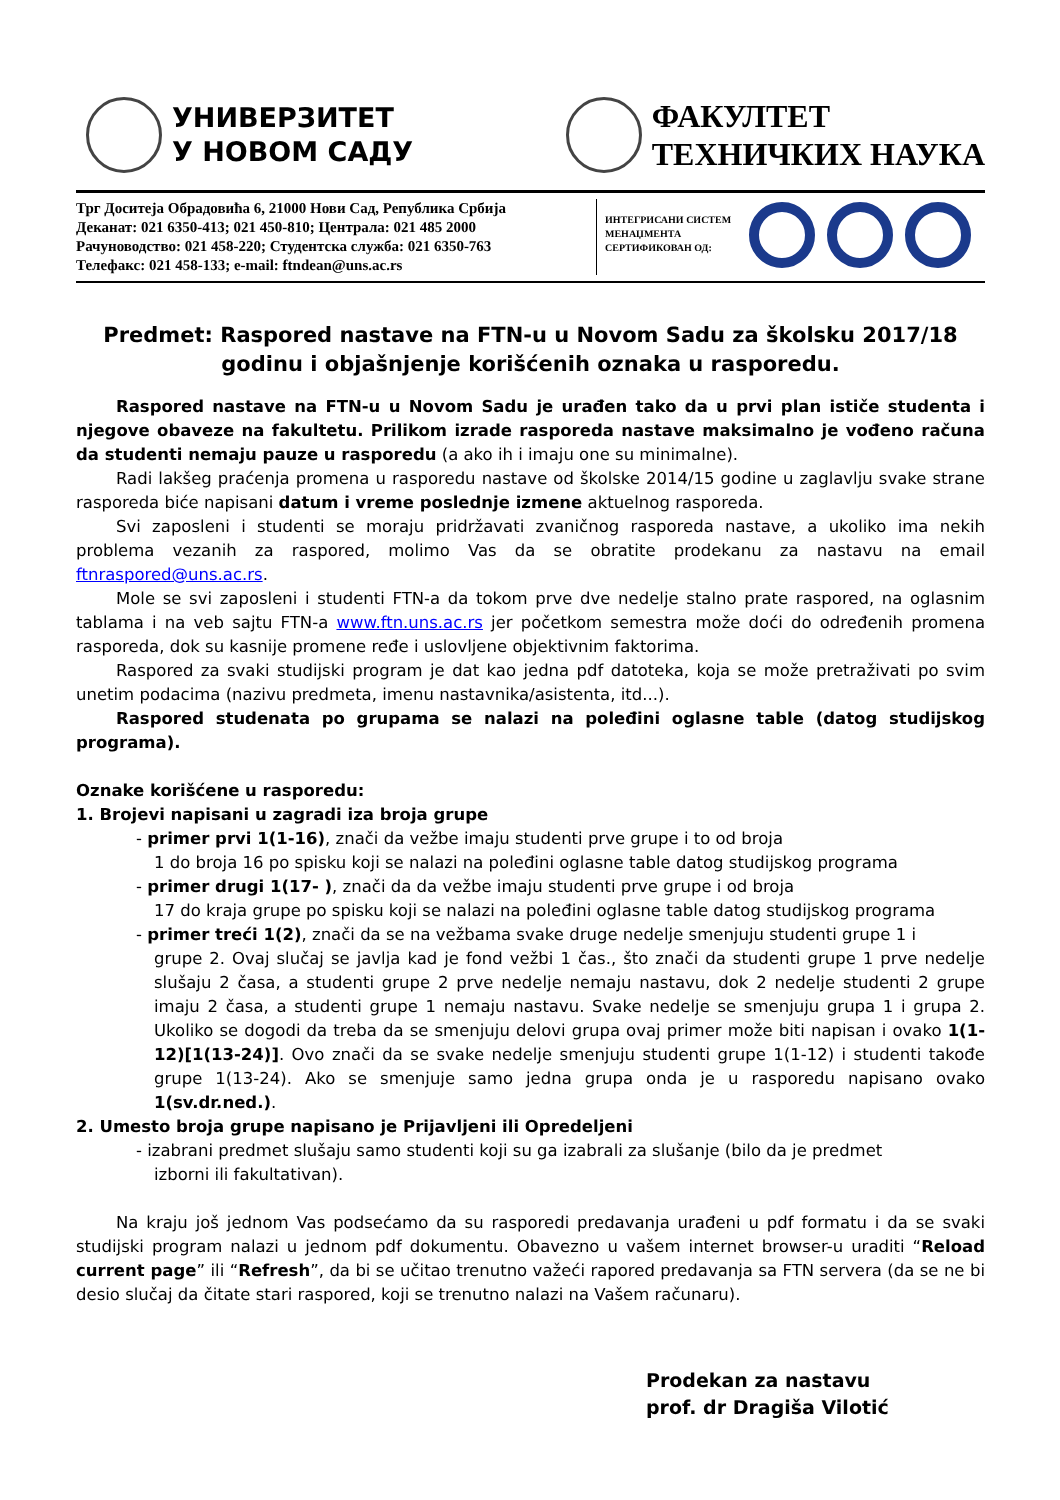УНИВЕРЗИТЕТ
У НОВОМ САДУ
ФАКУЛТЕТ
ТЕХНИЧКИХ НАУКА
Трг Доситеја Обрадовића 6, 21000 Нови Сад, Република Србија
Деканат: 021 6350-413; 021 450-810; Централа: 021 485 2000
Рачуноводство: 021 458-220; Студентска служба: 021 6350-763
Телефакс: 021 458-133; e-mail: ftndean@uns.ac.rs
ИНТЕГРИСАНИ СИСТЕМ МЕНАЏМЕНТА СЕРТИФИКОВАН ОД:
Predmet: Raspored nastave na FTN-u u Novom Sadu za školsku 2017/18
godinu i objašnjenje korišćenih oznaka u rasporedu.
Raspored nastave na FTN-u u Novom Sadu je urađen tako da u prvi plan ističe studenta i njegove obaveze na fakultetu. Prilikom izrade rasporeda nastave maksimalno je vođeno računa da studenti nemaju pauze u rasporedu (a ako ih i imaju one su minimalne).
Radi lakšeg praćenja promena u rasporedu nastave od školske 2014/15 godine u zaglavlju svake strane rasporeda biće napisani datum i vreme poslednje izmene aktuelnog rasporeda.
Svi zaposleni i studenti se moraju pridržavati zvaničnog rasporeda nastave, a ukoliko ima nekih problema vezanih za raspored, molimo Vas da se obratite prodekanu za nastavu na email ftnraspored@uns.ac.rs.
Mole se svi zaposleni i studenti FTN-a da tokom prve dve nedelje stalno prate raspored, na oglasnim tablama i na veb sajtu FTN-a www.ftn.uns.ac.rs jer početkom semestra može doći do određenih promena rasporeda, dok su kasnije promene ređe i uslovljene objektivnim faktorima.
Raspored za svaki studijski program je dat kao jedna pdf datoteka, koja se može pretraživati po svim unetim podacima (nazivu predmeta, imenu nastavnika/asistenta, itd...).
Raspored studenata po grupama se nalazi na poleđini oglasne table (datog studijskog programa).
Oznake korišćene u rasporedu:
1. Brojevi napisani u zagradi iza broja grupe
- primer prvi 1(1-16), znači da vežbe imaju studenti prve grupe i to od broja
1 do broja 16 po spisku koji se nalazi na poleđini oglasne table datog studijskog programa
- primer drugi 1(17- ), znači da da vežbe imaju studenti prve grupe i od broja
17 do kraja grupe po spisku koji se nalazi na poleđini oglasne table datog studijskog programa
- primer treći 1(2), znači da se na vežbama svake druge nedelje smenjuju studenti grupe 1 i
grupe 2. Ovaj slučaj se javlja kad je fond vežbi 1 čas., što znači da studenti grupe 1 prve nedelje slušaju 2 časa, a studenti grupe 2 prve nedelje nemaju nastavu, dok 2 nedelje studenti 2 grupe imaju 2 časa, a studenti grupe 1 nemaju nastavu. Svake nedelje se smenjuju grupa 1 i grupa 2. Ukoliko se dogodi da treba da se smenjuju delovi grupa ovaj primer može biti napisan i ovako 1(1-12)[1(13-24)]. Ovo znači da se svake nedelje smenjuju studenti grupe 1(1-12) i studenti takođe grupe 1(13-24). Ako se smenjuje samo jedna grupa onda je u rasporedu napisano ovako 1(sv.dr.ned.).
2. Umesto broja grupe napisano je Prijavljeni ili Opredeljeni
- izabrani predmet slušaju samo studenti koji su ga izabrali za slušanje (bilo da je predmet
izborni ili fakultativan).
Na kraju još jednom Vas podsećamo da su rasporedi predavanja urađeni u pdf formatu i da se svaki studijski program nalazi u jednom pdf dokumentu. Obavezno u vašem internet browser-u uraditi “Reload current page” ili “Refresh”, da bi se učitao trenutno važeći rapored predavanja sa FTN servera (da se ne bi desio slučaj da čitate stari raspored, koji se trenutno nalazi na Vašem računaru).
Prodekan za nastavu
prof. dr Dragiša Vilotić